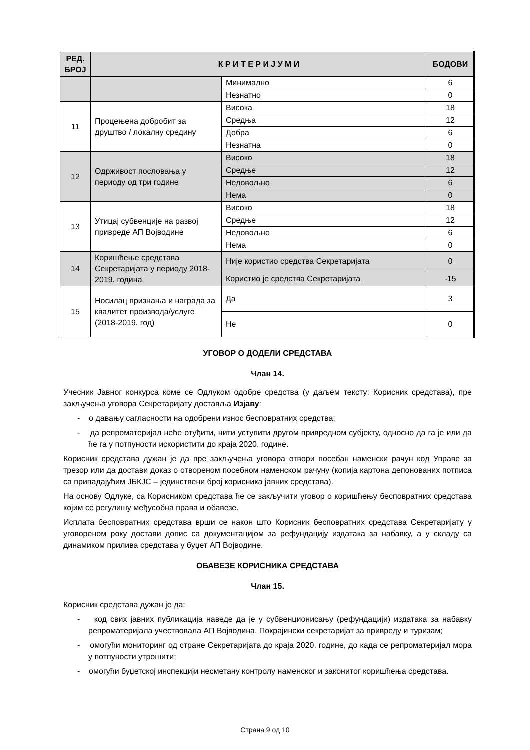| РЕД. БРОЈ | К Р И Т Е Р И Ј У М И | | БОДОВИ |
| --- | --- | --- | --- |
| | | Минимално | 6 |
| | | Незнатно | 0 |
| 11 | Процењена добробит за друштво / локалну средину | Висока | 18 |
| | | Средња | 12 |
| | | Добра | 6 |
| | | Незнатна | 0 |
| 12 | Одрживост пословања у периоду од три године | Високо | 18 |
| | | Средње | 12 |
| | | Недовољно | 6 |
| | | Нема | 0 |
| 13 | Утицај субвенције на развој привреде АП Војводине | Високо | 18 |
| | | Средње | 12 |
| | | Недовољно | 6 |
| | | Нема | 0 |
| 14 | Коришћење средстава Секретаријата у периоду 2018-2019. година | Није користио средства Секретаријата | 0 |
| | | Користио је средства Секретаријата | -15 |
| 15 | Носилац признања и награда за квалитет производа/услуге (2018-2019. год) | Да | 3 |
| | | Не | 0 |
УГОВОР О ДОДЕЛИ СРЕДСТАВА
Члан 14.
Учесник Јавног конкурса коме се Одлуком одобре средства (у даљем тексту: Корисник средстава), пре закључења уговора Секретаријату доставља Изјаву:
- о давању сагласности на одобрени износ бесповратних средства;
- да репроматеријал неће отуђити, нити уступити другом привредном субјекту, односно да га је или да ће га у потпуности искористити до краја 2020. године.
Корисник средстава дужан је да пре закључења уговора отвори посебан наменски рачун код Управе за трезор или да достави доказ о отвореном посебном наменском рачуну (копија картона депонованих потписа са припадајућим ЈБКЈС – јединствени број корисника јавних средстава).
На основу Одлуке, са Корисником средстава ће се закључити уговор о коришћењу бесповратних средстава којим се регулишу међусобна права и обавезе.
Исплата бесповратних средстава врши се након што Корисник бесповратних средстава Секретаријату у уговореном року достави допис са документацијом за рефундацију издатака за набавку, а у складу са динамиком прилива средстава у буџет АП Војводине.
ОБАВЕЗЕ КОРИСНИКА СРЕДСТАВА
Члан 15.
Корисник средстава дужан је да:
- код свих јавних публикација наведе да је у субвенционисању (рефундацији) издатака за набавку репроматеријала учествовала АП Војводина, Покрајински секретаријат за привреду и туризам;
- омогући мониторинг од стране Секретаријата до краја 2020. године, до када се репроматеријал мора у потпуности утрошити;
- омогући буџетској инспекцији несметану контролу наменског и законитог коришћења средстава.
Страна 9 од 10